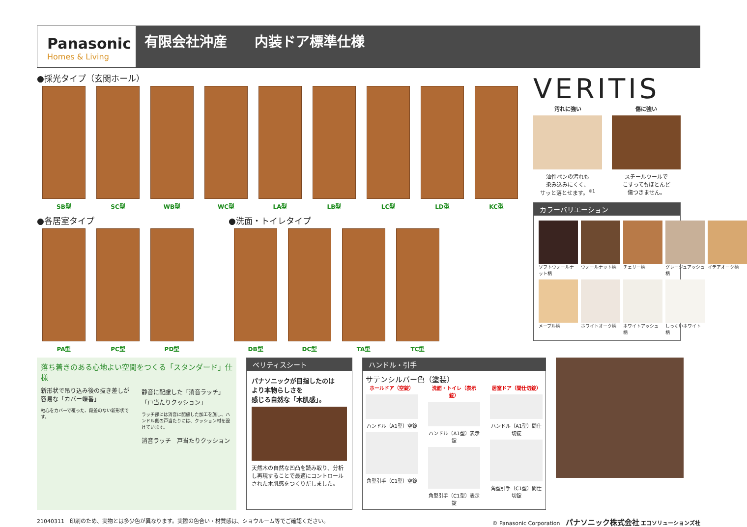Panasonic
Homes & Living
有限会社沖産　　内装ドア標準仕様
●採光タイプ（玄関ホール）
SB型 SC型 WB型 WC型 LA型 LB型 LC型 LD型 KC型
●各居室タイプ
PA型 PC型 PD型
●洗面・トイレタイプ
DB型 DC型 TA型 TC型
VERITIS
汚れに強い
油性ペンの汚れも
染み込みにくく、
サッと落とせます。<sup>※1</sup>
傷に強い
スチールウールで
こすってもほとんど
傷つきません。
カラーバリエーション
ソフトウォールナット柄
ウォールナット柄
チェリー柄
グレージュアッシュ柄
イデアオーク柄
メープル柄
ホワイトオーク柄
ホワイトアッシュ柄
しっくいホワイト柄
落ち着きのある心地よい空間をつくる「スタンダード」仕様
新形状で吊り込み後の抜き差しが容易な「カバー蝶番」
軸心をカバーで覆った、段差のない新形状です。
静音に配慮した「消音ラッチ」「戸当たりクッション」
ラッチ部には消音に配慮した加工を施し、ハンドル側の戸当たりには、クッション材を設けています。
消音ラッチ　戸当たりクッション
ベリティスシート
パナソニックが目指したのは
より本物らしさを
感じる自然な「木肌感」。
天然木の自然な凹凸を読み取り、分析し再現することで最適にコントロールされた木肌感をつくりだしました。
ハンドル・引手
サテンシルバー色（塗装）
ホールドア（空錠）
ハンドル（A1型）空錠
角型引手（C1型）空錠
洗面・トイレ（表示錠）
ハンドル（A1型）表示錠
角型引手（C1型）表示錠
居室ドア（間仕切錠）
ハンドル（A1型）間仕切錠
角型引手（C1型）間仕切錠
21040311　印刷のため、実物とは多少色が異なります。実際の色合い・材質感は、ショウルーム等でご確認ください。 © Panasonic Corporation　パナソニック株式会社 エコソリューションズ社